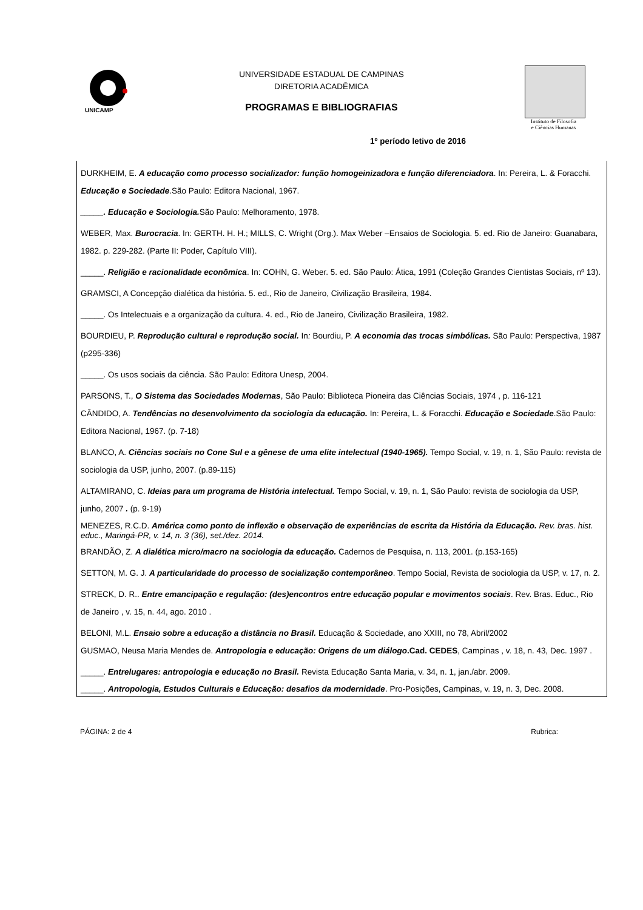UNICAMP
UNIVERSIDADE ESTADUAL DE CAMPINAS
DIRETORIA ACADÊMICA
PROGRAMAS E BIBLIOGRAFIAS
Instituto de Filosofia
e Ciências Humanas
1º período letivo de 2016
DURKHEIM, E. A educação como processo socializador: função homogeinizadora e função diferenciadora. In: Pereira, L. & Foracchi. Educação e Sociedade.São Paulo: Editora Nacional, 1967.
_____. Educação e Sociologia. São Paulo: Melhoramento, 1978.
WEBER, Max. Burocracia. In: GERTH. H. H.; MILLS, C. Wright (Org.). Max Weber –Ensaios de Sociologia. 5. ed. Rio de Janeiro: Guanabara, 1982. p. 229-282. (Parte II: Poder, Capítulo VIII).
_____. Religião e racionalidade econômica. In: COHN, G. Weber. 5. ed. São Paulo: Ática, 1991 (Coleção Grandes Cientistas Sociais, nº 13).
GRAMSCI, A Concepção dialética da história. 5. ed., Rio de Janeiro, Civilização Brasileira, 1984.
_____. Os Intelectuais e a organização da cultura. 4. ed., Rio de Janeiro, Civilização Brasileira, 1982.
BOURDIEU, P. Reprodução cultural e reprodução social. In: Bourdiu, P. A economia das trocas simbólicas. São Paulo: Perspectiva, 1987 (p295-336)
_____. Os usos sociais da ciência. São Paulo: Editora Unesp, 2004.
PARSONS, T., O Sistema das Sociedades Modernas, São Paulo: Biblioteca Pioneira das Ciências Sociais, 1974 , p. 116-121
CÂNDIDO, A. Tendências no desenvolvimento da sociologia da educação. In: Pereira, L. & Foracchi. Educação e Sociedade.São Paulo: Editora Nacional, 1967. (p. 7-18)
BLANCO, A. Ciências sociais no Cone Sul e a gênese de uma elite intelectual (1940-1965). Tempo Social, v. 19, n. 1, São Paulo: revista de sociologia da USP, junho, 2007. (p.89-115)
ALTAMIRANO, C. Ideias para um programa de História intelectual. Tempo Social, v. 19, n. 1, São Paulo: revista de sociologia da USP, junho, 2007 . (p. 9-19)
MENEZES, R.C.D. América como ponto de inflexão e observação de experiências de escrita da História da Educação. Rev. bras. hist. educ., Maringá-PR, v. 14, n. 3 (36), set./dez. 2014.
BRANDÃO, Z. A dialética micro/macro na sociologia da educação. Cadernos de Pesquisa, n. 113, 2001. (p.153-165)
SETTON, M. G. J. A particularidade do processo de socialização contemporâneo. Tempo Social, Revista de sociologia da USP, v. 17, n. 2.
STRECK, D. R.. Entre emancipação e regulação: (des)encontros entre educação popular e movimentos sociais. Rev. Bras. Educ., Rio de Janeiro , v. 15, n. 44, ago. 2010 .
BELONI, M.L. Ensaio sobre a educação a distância no Brasil. Educação & Sociedade, ano XXIII, no 78, Abril/2002
GUSMAO, Neusa Maria Mendes de. Antropologia e educação: Origens de um diálogo.Cad. CEDES, Campinas , v. 18, n. 43, Dec. 1997 .
_____. Entrelugares: antropologia e educação no Brasil. Revista Educação Santa Maria, v. 34, n. 1, jan./abr. 2009.
_____. Antropologia, Estudos Culturais e Educação: desafios da modernidade. Pro-Posições, Campinas, v. 19, n. 3, Dec. 2008.
PÁGINA: 2 de 4 Rubrica: